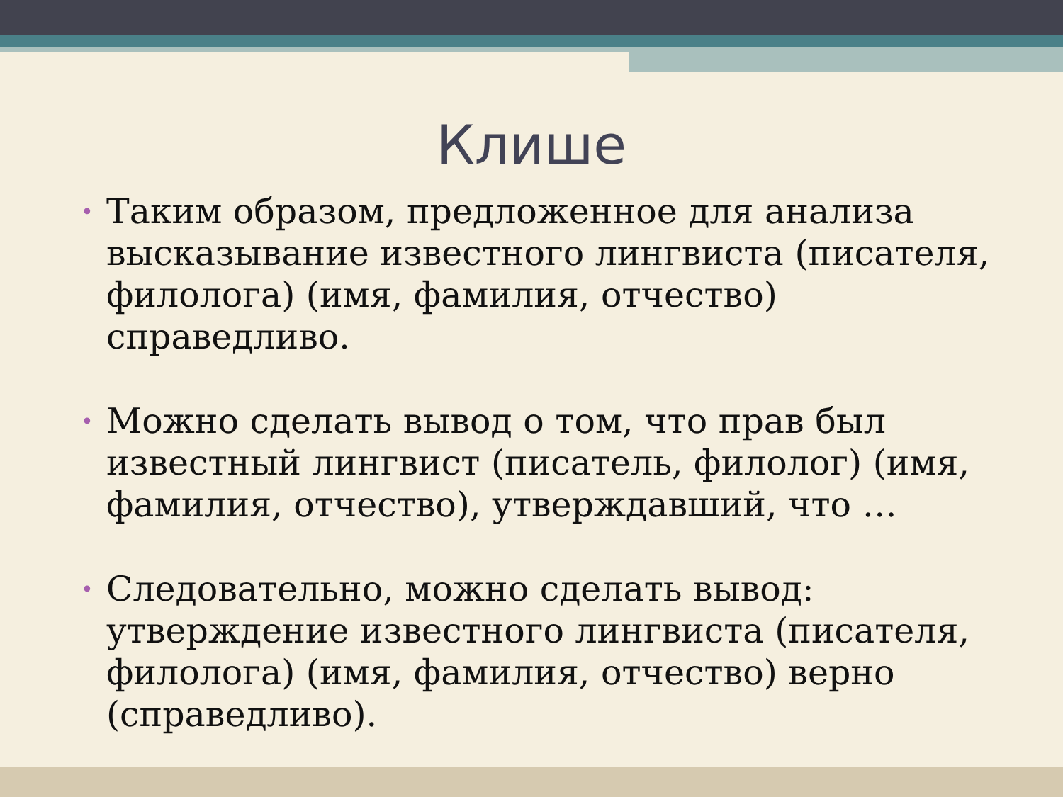Клише
• Таким образом, предложенное для анализа высказывание известного лингвиста (писателя, филолога) (имя, фамилия, отчество) справедливо.
• Можно сделать вывод о том, что прав был известный лингвист (писатель, филолог) (имя, фамилия, отчество), утверждавший, что …
• Следовательно, можно сделать вывод: утверждение известного лингвиста (писателя, филолога) (имя, фамилия, отчество) верно (справедливо).